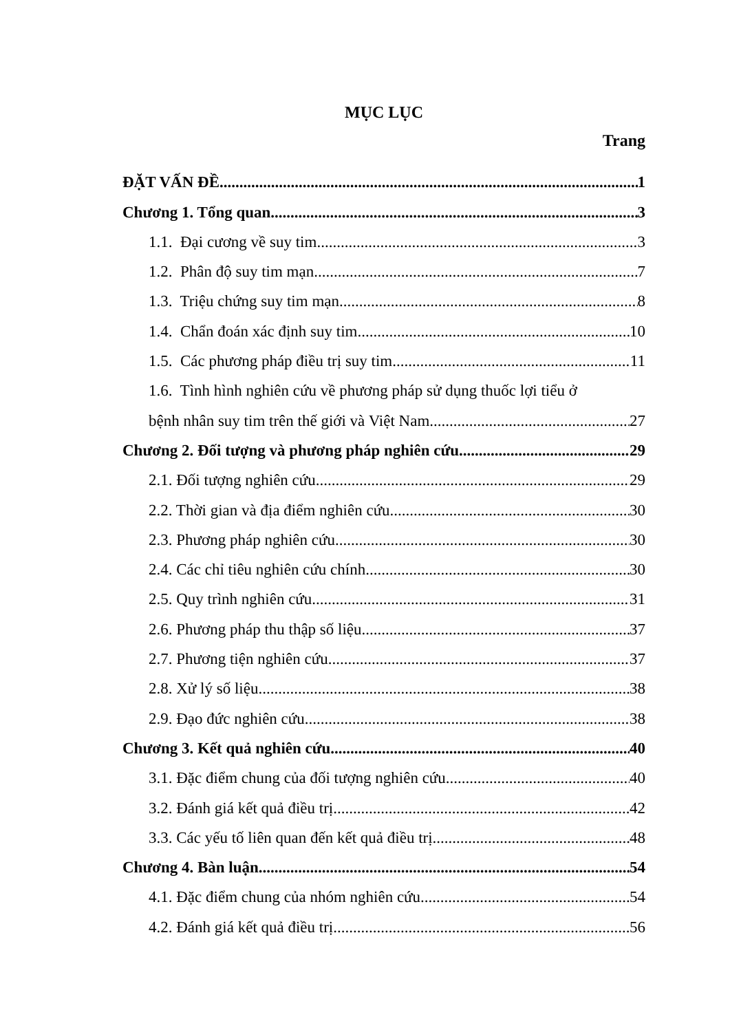MỤC LỤC
Trang
ĐẶT VẤN ĐỀ 1
Chương 1. Tổng quan 3
1.1. Đại cương về suy tim 3
1.2. Phân độ suy tim mạn 7
1.3. Triệu chứng suy tim mạn 8
1.4. Chẩn đoán xác định suy tim 10
1.5. Các phương pháp điều trị suy tim 11
1.6. Tình hình nghiên cứu về phương pháp sử dụng thuốc lợi tiểu ở
bệnh nhân suy tim trên thế giới và Việt Nam 27
Chương 2. Đối tượng và phương pháp nghiên cứu 29
2.1. Đối tượng nghiên cứu 29
2.2. Thời gian và địa điểm nghiên cứu 30
2.3. Phương pháp nghiên cứu 30
2.4. Các chỉ tiêu nghiên cứu chính 30
2.5. Quy trình nghiên cứu 31
2.6. Phương pháp thu thập số liệu 37
2.7. Phương tiện nghiên cứu 37
2.8. Xử lý số liệu 38
2.9. Đạo đức nghiên cứu 38
Chương 3. Kết quả nghiên cứu 40
3.1. Đặc điểm chung của đối tượng nghiên cứu 40
3.2. Đánh giá kết quả điều trị 42
3.3. Các yếu tố liên quan đến kết quả điều trị 48
Chương 4. Bàn luận 54
4.1. Đặc điểm chung của nhóm nghiên cứu 54
4.2. Đánh giá kết quả điều trị 56